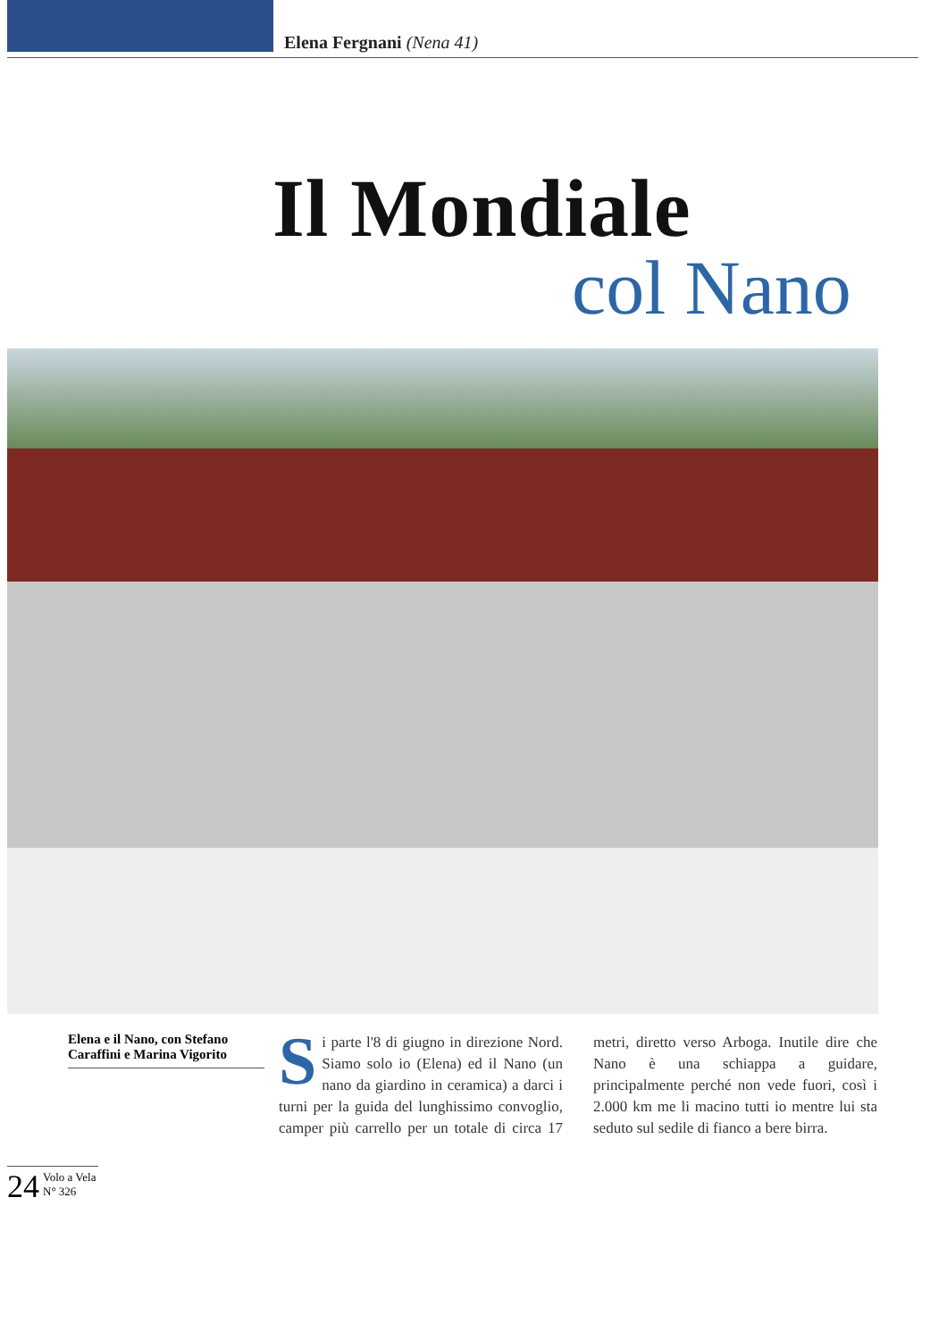Elena Fergnani (Nena 41)
Il Mondiale
col Nano
Elena e il Nano, con Stefano Caraffini e Marina Vigorito
Si parte l'8 di giugno in direzione Nord. Siamo solo io (Elena) ed il Nano (un nano da giardino in ceramica) a darci i turni per la guida del lunghissimo convoglio, camper più carrello per un totale di circa 17 metri, diretto verso Arboga. Inutile dire che Nano è una schiappa a guidare, principalmente perché non vede fuori, così i 2.000 km me li macino tutti io mentre lui sta seduto sul sedile di fianco a bere birra.
24 Volo a Vela
N° 326